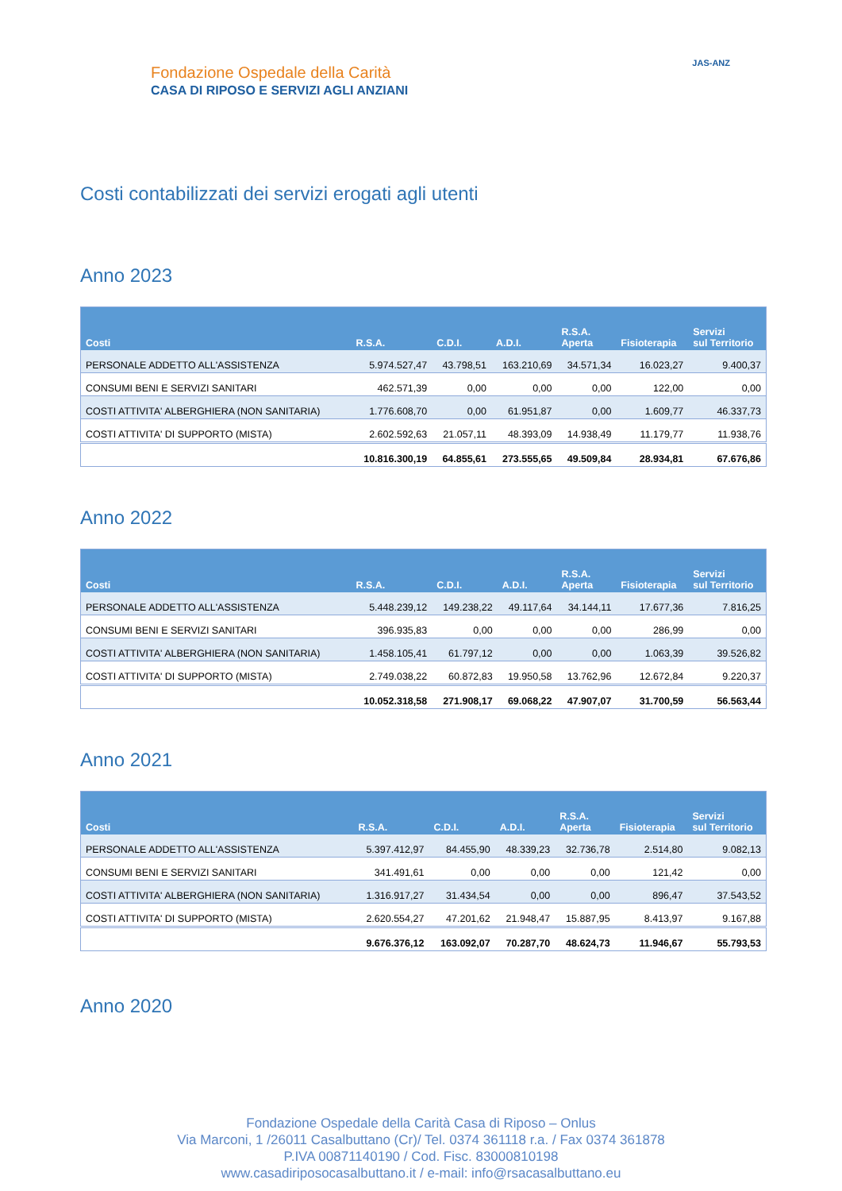Fondazione Ospedale della Carità
CASA DI RIPOSO E SERVIZI AGLI ANZIANI
JAS-ANZ
Costi contabilizzati dei servizi erogati agli utenti
Anno 2023
| Costi | R.S.A. | C.D.I. | A.D.I. | R.S.A. Aperta | Fisioterapia | Servizi sul Territorio |
| --- | --- | --- | --- | --- | --- | --- |
| PERSONALE ADDETTO ALL'ASSISTENZA | 5.974.527,47 | 43.798,51 | 163.210,69 | 34.571,34 | 16.023,27 | 9.400,37 |
| CONSUMI BENI E SERVIZI SANITARI | 462.571,39 | 0,00 | 0,00 | 0,00 | 122,00 | 0,00 |
| COSTI ATTIVITA' ALBERGHIERA (NON SANITARIA) | 1.776.608,70 | 0,00 | 61.951,87 | 0,00 | 1.609,77 | 46.337,73 |
| COSTI ATTIVITA' DI SUPPORTO (MISTA) | 2.602.592,63 | 21.057,11 | 48.393,09 | 14.938,49 | 11.179,77 | 11.938,76 |
| | 10.816.300,19 | 64.855,61 | 273.555,65 | 49.509,84 | 28.934,81 | 67.676,86 |
Anno 2022
| Costi | R.S.A. | C.D.I. | A.D.I. | R.S.A. Aperta | Fisioterapia | Servizi sul Territorio |
| --- | --- | --- | --- | --- | --- | --- |
| PERSONALE ADDETTO ALL'ASSISTENZA | 5.448.239,12 | 149.238,22 | 49.117,64 | 34.144,11 | 17.677,36 | 7.816,25 |
| CONSUMI BENI E SERVIZI SANITARI | 396.935,83 | 0,00 | 0,00 | 0,00 | 286,99 | 0,00 |
| COSTI ATTIVITA' ALBERGHIERA (NON SANITARIA) | 1.458.105,41 | 61.797,12 | 0,00 | 0,00 | 1.063,39 | 39.526,82 |
| COSTI ATTIVITA' DI SUPPORTO (MISTA) | 2.749.038,22 | 60.872,83 | 19.950,58 | 13.762,96 | 12.672,84 | 9.220,37 |
| | 10.052.318,58 | 271.908,17 | 69.068,22 | 47.907,07 | 31.700,59 | 56.563,44 |
Anno 2021
| Costi | R.S.A. | C.D.I. | A.D.I. | R.S.A. Aperta | Fisioterapia | Servizi sul Territorio |
| --- | --- | --- | --- | --- | --- | --- |
| PERSONALE ADDETTO ALL'ASSISTENZA | 5.397.412,97 | 84.455,90 | 48.339,23 | 32.736,78 | 2.514,80 | 9.082,13 |
| CONSUMI BENI E SERVIZI SANITARI | 341.491,61 | 0,00 | 0,00 | 0,00 | 121,42 | 0,00 |
| COSTI ATTIVITA' ALBERGHIERA (NON SANITARIA) | 1.316.917,27 | 31.434,54 | 0,00 | 0,00 | 896,47 | 37.543,52 |
| COSTI ATTIVITA' DI SUPPORTO (MISTA) | 2.620.554,27 | 47.201,62 | 21.948,47 | 15.887,95 | 8.413,97 | 9.167,88 |
| | 9.676.376,12 | 163.092,07 | 70.287,70 | 48.624,73 | 11.946,67 | 55.793,53 |
Anno 2020
Fondazione Ospedale della Carità Casa di Riposo – Onlus
Via Marconi, 1 /26011 Casalbuttano (Cr)/ Tel. 0374 361118 r.a. / Fax 0374 361878
P.IVA 00871140190 / Cod. Fisc. 83000810198
www.casadiriposocasalbuttano.it / e-mail: info@rsacasalbuttano.eu